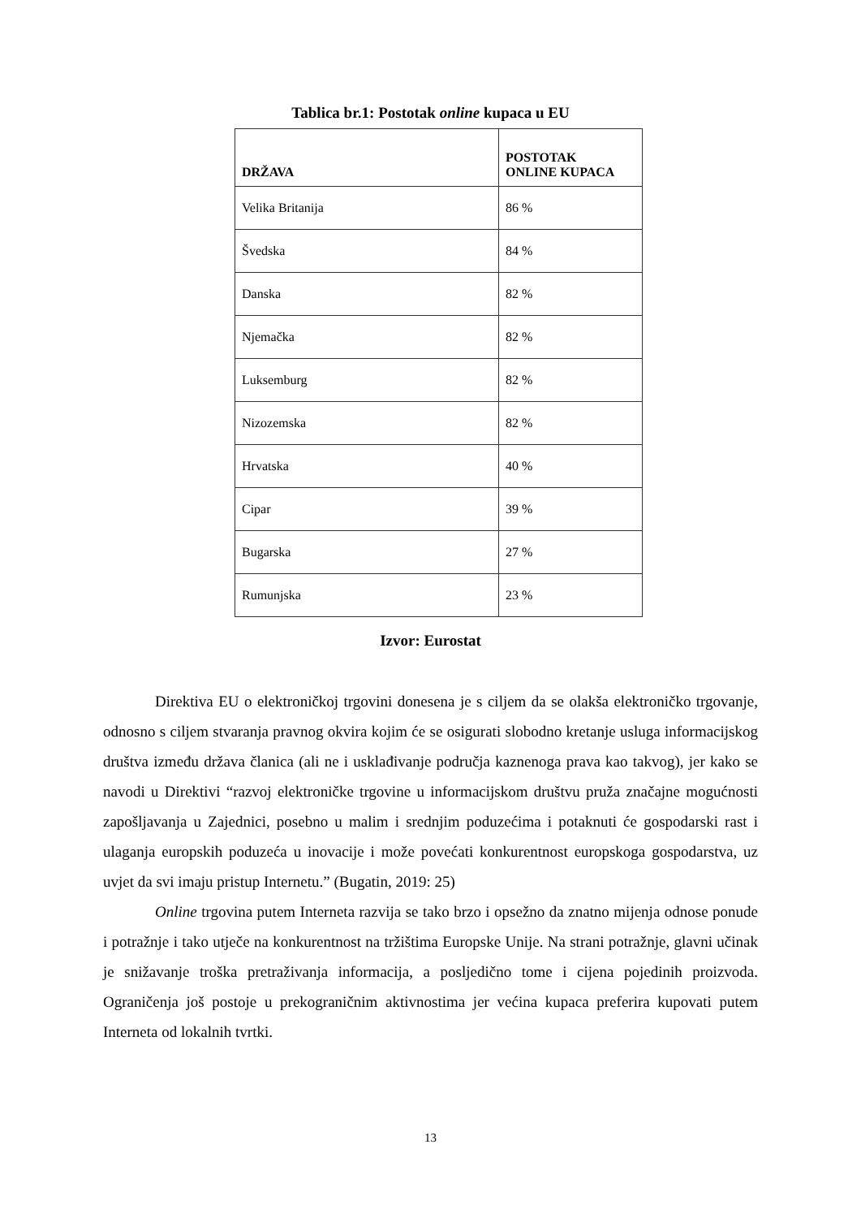Tablica br.1: Postotak online kupaca u EU
| DRŽAVA | POSTOTAK ONLINE KUPACA |
| --- | --- |
| Velika Britanija | 86 % |
| Švedska | 84 % |
| Danska | 82 % |
| Njemačka | 82 % |
| Luksemburg | 82 % |
| Nizozemska | 82 % |
| Hrvatska | 40 % |
| Cipar | 39 % |
| Bugarska | 27 % |
| Rumunjska | 23 % |
Izvor: Eurostat
Direktiva EU o elektroničkoj trgovini donesena je s ciljem da se olakša elektroničko trgovanje, odnosno s ciljem stvaranja pravnog okvira kojim će se osigurati slobodno kretanje usluga informacijskog društva između država članica (ali ne i usklađivanje područja kaznenoga prava kao takvog), jer kako se navodi u Direktivi “razvoj elektroničke trgovine u informacijskom društvu pruža značajne mogućnosti zapošljavanja u Zajednici, posebno u malim i srednjim poduzećima i potaknuti će gospodarski rast i ulaganja europskih poduzeća u inovacije i može povećati konkurentnost europskoga gospodarstva, uz uvjet da svi imaju pristup Internetu.” (Bugatin, 2019: 25)
Online trgovina putem Interneta razvija se tako brzo i opsežno da znatno mijenja odnose ponude i potražnje i tako utječe na konkurentnost na tržištima Europske Unije. Na strani potražnje, glavni učinak je snižavanje troška pretraživanja informacija, a posljedično tome i cijena pojedinih proizvoda. Ograničenja još postoje u prekograničnim aktivnostima jer većina kupaca preferira kupovati putem Interneta od lokalnih tvrtki.
13